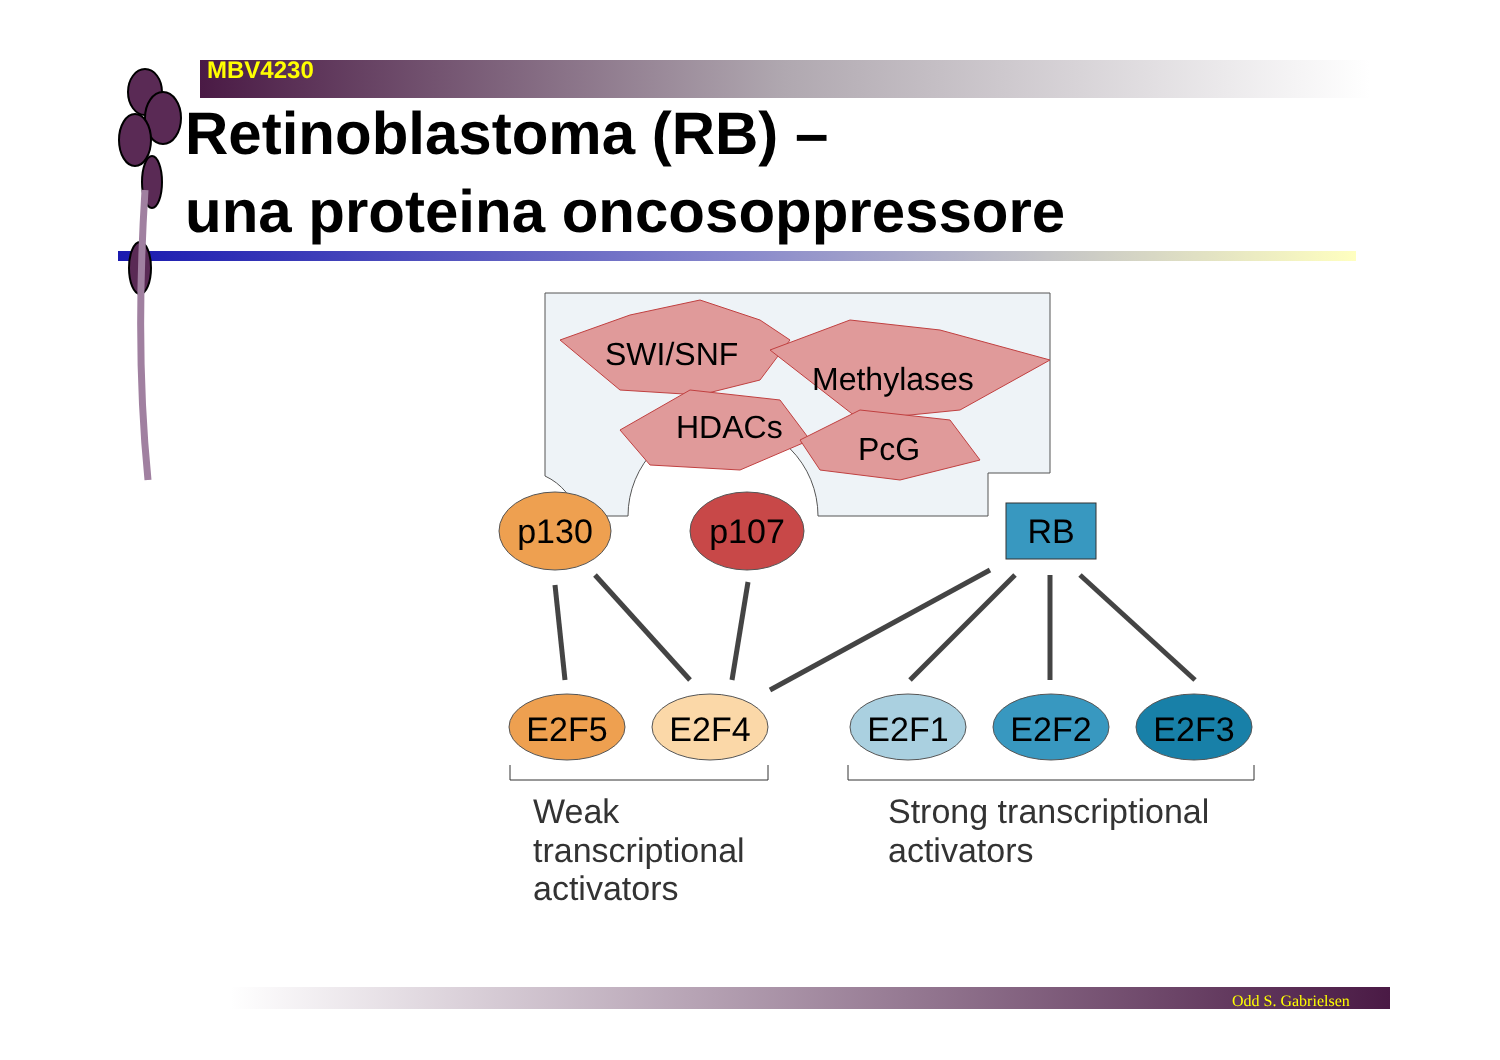MBV4230
Retinoblastoma (RB) –
una proteina oncosoppressore
SWI/SNF
Methylases
HDACs
PcG
p130
p107
RB
E2F5
E2F4
E2F1
E2F2
E2F3
Weak transcriptional activators
Strong transcriptional activators
Odd S. Gabrielsen